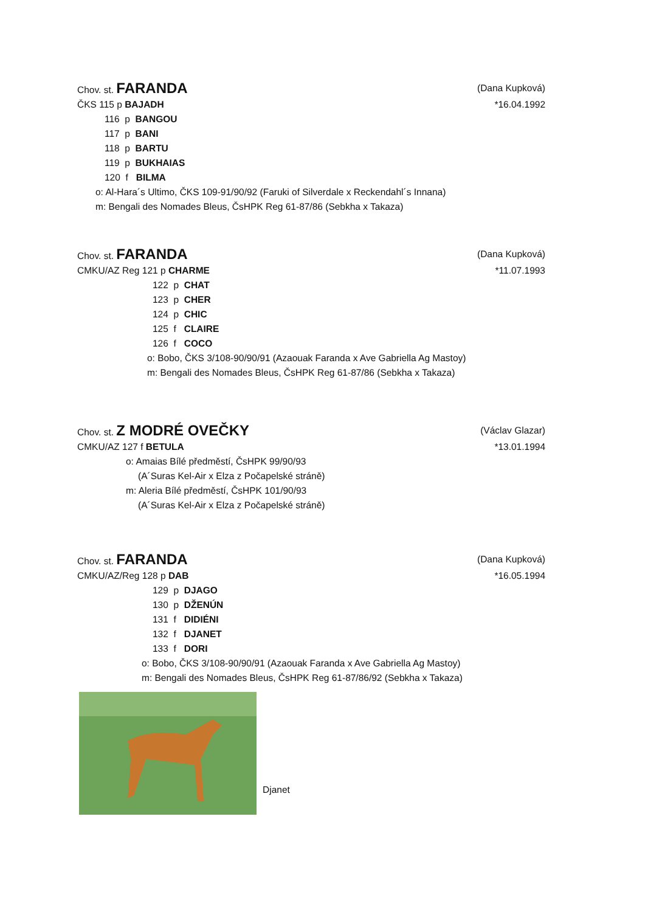Chov. st. FARANDA (Dana Kupková)
ČKS 115 p BAJADH *16.04.1992
116 p BANGOU
117 p BANI
118 p BARTU
119 p BUKHAIAS
120 f BILMA
o: Al-Hara´s Ultimo, ČKS 109-91/90/92 (Faruki of Silverdale x Reckendahl´s Innana)
m: Bengali des Nomades Bleus, ČsHPK Reg 61-87/86 (Sebkha x Takaza)
Chov. st. FARANDA (Dana Kupková)
CMKU/AZ Reg 121 p CHARME *11.07.1993
122 p CHAT
123 p CHER
124 p CHIC
125 f CLAIRE
126 f COCO
o: Bobo, ČKS 3/108-90/90/91 (Azaouak Faranda x Ave Gabriella Ag Mastoy)
m: Bengali des Nomades Bleus, ČsHPK Reg 61-87/86 (Sebkha x Takaza)
Chov. st. Z MODRÉ OVEČKY (Václav Glazar)
CMKU/AZ 127 f BETULA *13.01.1994
o: Amaias Bílé předměstí, ČsHPK 99/90/93
(A´Suras Kel-Air x Elza z Počapelské stráně)
m: Aleria Bílé předměstí, ČsHPK 101/90/93
(A´Suras Kel-Air x Elza z Počapelské stráně)
Chov. st. FARANDA (Dana Kupková)
CMKU/AZ/Reg 128 p DAB *16.05.1994
129 p DJAGO
130 p DŽENÚN
131 f DIDIÉNI
132 f DJANET
133 f DORI
o: Bobo, ČKS 3/108-90/90/91 (Azaouak Faranda x Ave Gabriella Ag Mastoy)
m: Bengali des Nomades Bleus, ČsHPK Reg 61-87/86/92 (Sebkha x Takaza)
Djanet